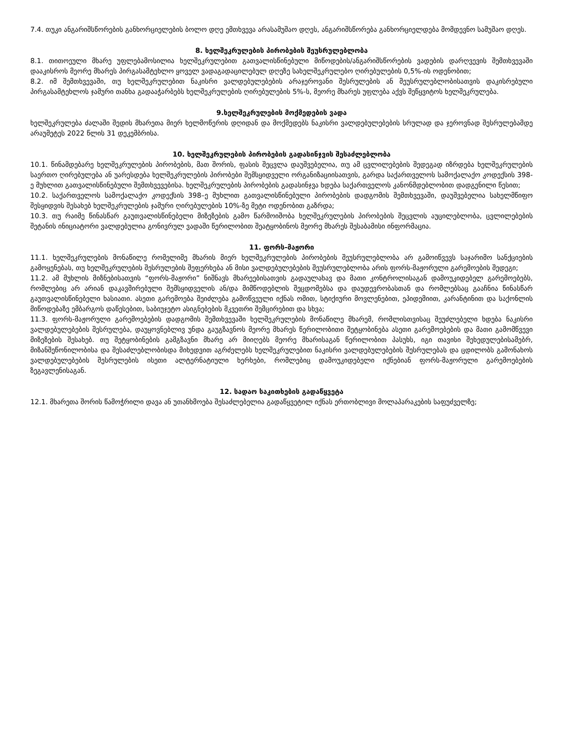7.4. თუკი ანგარიშსწორების განხორციელების ბოლო დღე ემთხვევა არასამუშაო დღეს, ანგარიშსწორება განხორციელდება მომდევნო სამუშაო დღეს.
8. ხელშეკრულების პირობების შეუსრულებლობა
8.1. თითოეული მხარე უფლებამოსილია ხელშეკრულებით გათვალისწინებული მიწოდების/ანგარიშსწორების ვადების დარღვევის შემთხვევაში დააკისროს მეორე მხარეს პირგასამტეხლო ყოველ ვადაგადაცილებულ დღეზე სახელშეკრულებო ღირებულების 0,5%-ის ოდენობით;
8.2. იმ შემთხვევაში, თუ ხელშეკრულებით ნაკისრი ვალდებულებების არაჯეროვანი შესრულების ან შეუსრულებლობისათვის დაკისრებული პირგასამტეხლოს ჯამური თანხა გადააჭარბებს ხელშეკრულების ღირებულების 5%-ს, მეორე მხარეს უფლება აქვს შეწყვიტოს ხელშეკრულება.
9.ხელშეკრულების მოქმედების ვადა
ხელშეკრულება ძალაში შედის მხარეთა მიერ ხელმოწერის დღიდან და მოქმედებს ნაკისრი ვალდებულებების სრულად და ჯეროვნად შესრულებამდე არაუმეტეს 2022 წლის 31 დეკემბრისა.
10. ხელშეკრულების პირობების გადასინჯვის შესაძლებლობა
10.1. წინამდებარე ხელშეკრულების პირობების, მათ შორის, ფასის შეცვლა დაუშვებელია, თუ ამ ცვლილებების შედეგად იზრდება ხელშეკრულების საერთო ღირებულება ან უარესდება ხელშეკრულების პირობები შემსყიდველი ორგანიზაციისათვის, გარდა საქართველოს სამოქალაქო კოდექსის 398-ე მუხლით გათვალისწინებული შემთხვევებისა. ხელშეკრულების პირობების გადასინჯვა ხდება საქართველოს კანონმდებლობით დადგენილი წესით;
10.2. საქართველოს სამოქალაქო კოდექსის 398–ე მუხლით გათვალისწინებული პირობების დადგომის შემთხვევაში, დაუშვებელია სახელმწიფო შესყიდვის შესახებ ხელშეკრულების ჯამური ღირებულების 10%-ზე მეტი ოდენობით გაზრდა;
10.3. თუ რაიმე წინასწარ გაუთვალისწინებელი მიზეზების გამო წარმოიშობა ხელშეკრულების პირობების შეცვლის აუცილებლობა, ცვლილებების შეტანის ინიციატორი ვალდებულია გონივრულ ვადაში წერილობით შეატყობინოს მეორე მხარეს შესაბამისი ინფორმაცია.
11. ფორს-მაჟორი
11.1. ხელშეკრულების მონაწილე რომელიმე მხარის მიერ ხელშეკრულების პირობების შეუსრულებლობა არ გამოიწვევს საჯარიმო სანქციების გამოყენებას, თუ ხელშეკრულების შესრულების შეფერხება ან მისი ვალდებულებების შეუსრულებლობა არის ფორს-მაჟორული გარემოების შედეგი;
11.2. ამ მუხლის მიზნებისათვის “ფორს-მაჟორი” ნიშნავს მხარეებისათვის გადაულახავ და მათი კონტროლისაგან დამოუკიდებელ გარემოებებს, რომლებიც არ არიან დაკავშირებული შემსყიდველის ან/და მიმწოდებლის შეცდომებსა და დაუდევრობასთან და რომლებსაც გააჩნია წინასწარ გაუთვალისწინებელი ხასიათი. ასეთი გარემოება შეიძლება გამოწვეული იქნას ომით, სტიქიური მოვლენებით, ეპიდემიით, კარანტინით და საქონლის მიწოდებაზე ემბარგოს დაწესებით, საბიუჯეტო ასიგნებების მკვეთრი შემცირებით და სხვა;
11.3. ფორს-მაჟორული გარემოებების დადგომის შემთხვევაში ხელშეკრულების მონაწილე მხარემ, რომლისთვისაც შეუძლებელი ხდება ნაკისრი ვალდებულებების შესრულება, დაუყოვნებლივ უნდა გაუგზავნოს მეორე მხარეს წერილობითი შეტყობინება ასეთი გარემოებების და მათი გამომწვევი მიზეზების შესახებ. თუ შეტყობინების გამგზავნი მხარე არ მიიღებს მეორე მხარისაგან წერილობით პასუხს, იგი თავისი შეხედულებისამებრ, მიზანშეწონილობისა და შესაძლებლობისდა მიხედვით აგრძელებს ხელშეკრულებით ნაკისრი ვალდებულებების შესრულებას და ცდილობს გამონახოს ვალდებულებების შესრულების ისეთი ალტერნატიული ხერხები, რომლებიც დამოუკიდებელი იქნებიან ფორს-მაჟორული გარემოებების ზეგავლენისაგან.
12. სადაო საკითხების გადაწყვეტა
12.1. მხარეთა შორის წამოჭრილი დავა ან უთანხმოება შესაძლებელია გადაწყვეტილ იქნას ერთობლივი მოლაპარაკების საფუძველზე;